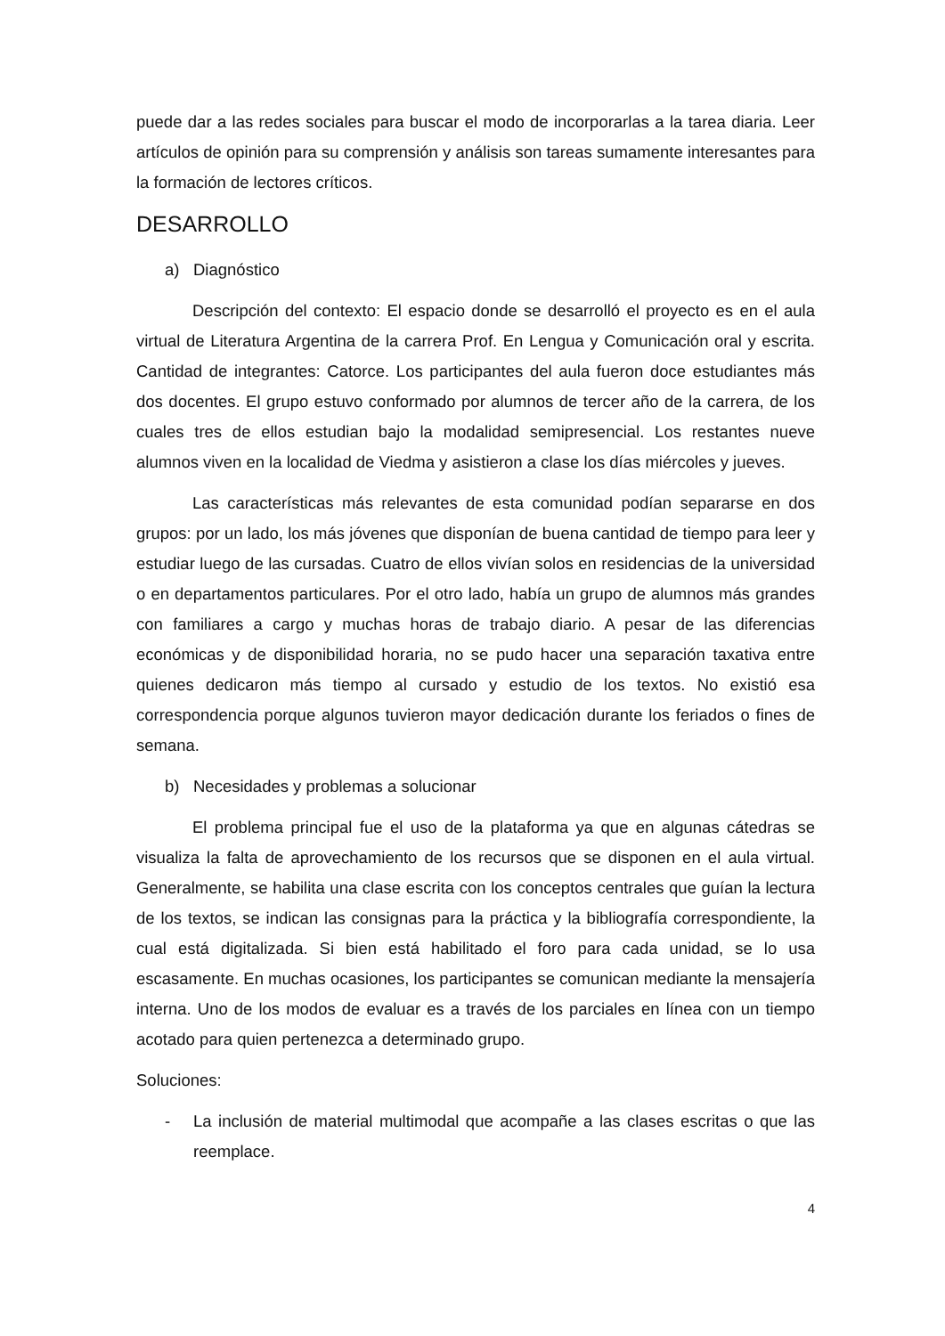puede dar a las redes sociales para buscar el modo de incorporarlas a la tarea diaria. Leer artículos de opinión para su comprensión y análisis son tareas sumamente interesantes para la formación de lectores críticos.
DESARROLLO
a) Diagnóstico
Descripción del contexto: El espacio donde se desarrolló el proyecto es en el aula virtual de Literatura Argentina de la carrera Prof. En Lengua y Comunicación oral y escrita. Cantidad de integrantes: Catorce. Los participantes del aula fueron doce estudiantes más dos docentes. El grupo estuvo conformado por alumnos de tercer año de la carrera, de los cuales tres de ellos estudian bajo la modalidad semipresencial. Los restantes nueve alumnos viven en la localidad de Viedma y asistieron a clase los días miércoles y jueves.
Las características más relevantes de esta comunidad podían separarse en dos grupos: por un lado, los más jóvenes que disponían de buena cantidad de tiempo para leer y estudiar luego de las cursadas. Cuatro de ellos vivían solos en residencias de la universidad o en departamentos particulares. Por el otro lado, había un grupo de alumnos más grandes con familiares a cargo y muchas horas de trabajo diario. A pesar de las diferencias económicas y de disponibilidad horaria, no se pudo hacer una separación taxativa entre quienes dedicaron más tiempo al cursado y estudio de los textos. No existió esa correspondencia porque algunos tuvieron mayor dedicación durante los feriados o fines de semana.
b) Necesidades y problemas a solucionar
El problema principal fue el uso de la plataforma ya que en algunas cátedras se visualiza la falta de aprovechamiento de los recursos que se disponen en el aula virtual. Generalmente, se habilita una clase escrita con los conceptos centrales que guían la lectura de los textos, se indican las consignas para la práctica y la bibliografía correspondiente, la cual está digitalizada. Si bien está habilitado el foro para cada unidad, se lo usa escasamente. En muchas ocasiones, los participantes se comunican mediante la mensajería interna. Uno de los modos de evaluar es a través de los parciales en línea con un tiempo acotado para quien pertenezca a determinado grupo.
Soluciones:
- La inclusión de material multimodal que acompañe a las clases escritas o que las reemplace.
4